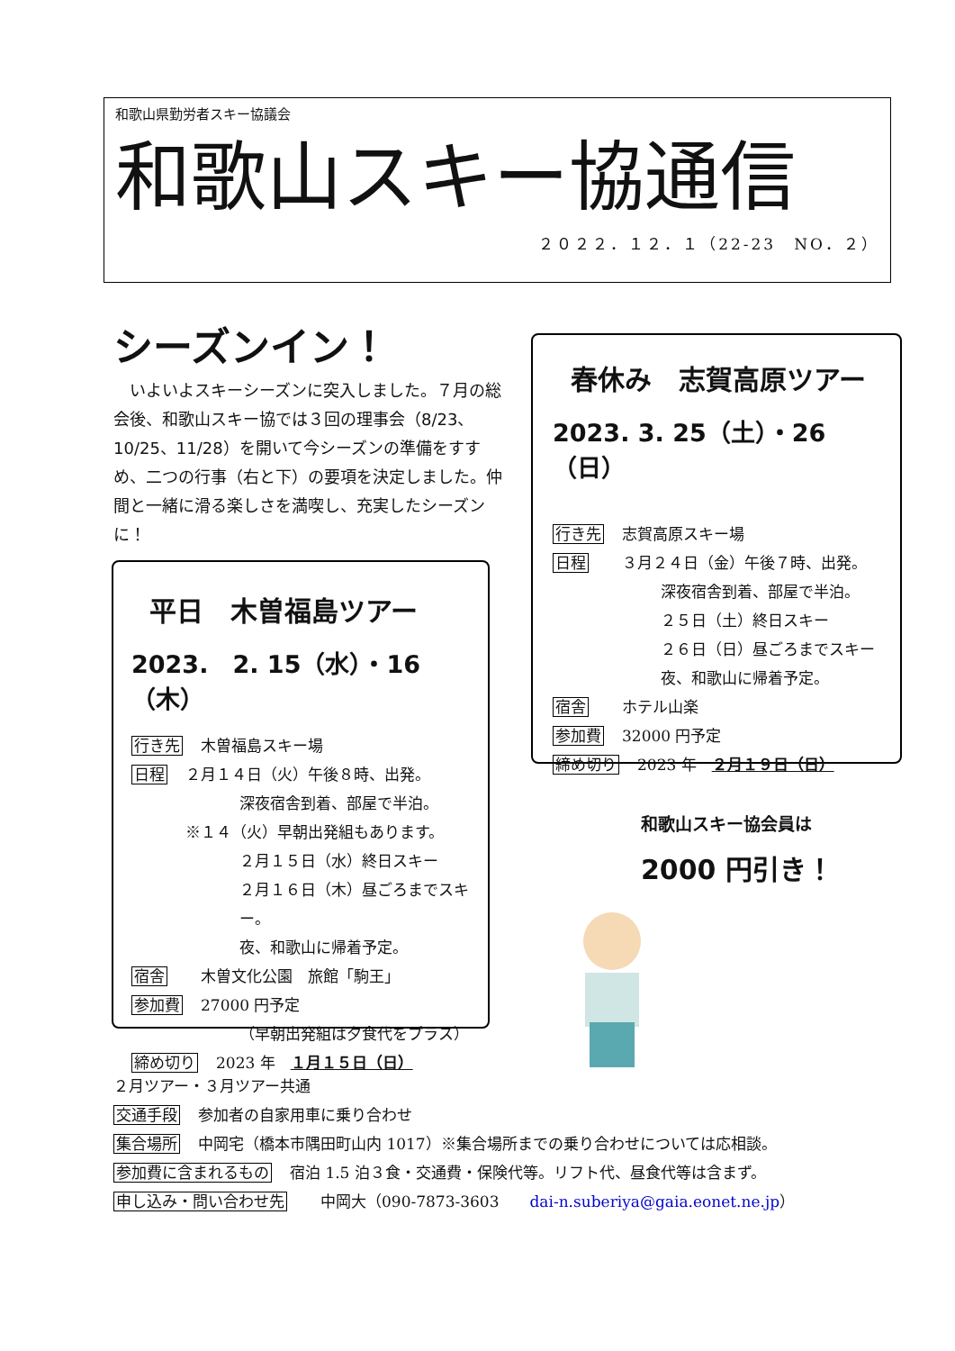和歌山県勤労者スキー協議会
和歌山スキー協通信
２０２２．１２．１（22-23　NO．２）
シーズンイン！
　いよいよスキーシーズンに突入しました。７月の総会後、和歌山スキー協では３回の理事会（8/23、10/25、11/28）を開いて今シーズンの準備をすすめ、二つの行事（右と下）の要項を決定しました。仲間と一緒に滑る楽しさを満喫し、充実したシーズンに！
春休み　志賀高原ツアー
2023. 3. 25（土）・26（日）
行き先 志賀高原スキー場
日程　３月２４日（金）午後７時、出発。
深夜宿舎到着、部屋で半泊。
２５日（土）終日スキー
２６日（日）昼ごろまでスキー
夜、和歌山に帰着予定。
宿舎　ホテル山楽
参加費 32000 円予定
締め切り 2023 年　２月１９日（日）
平日　木曽福島ツアー
2023.　2. 15（水）・16（木）
行き先 木曽福島スキー場
日程 ２月１４日（火）午後８時、出発。
深夜宿舎到着、部屋で半泊。
※１４（火）早朝出発組もあります。
２月１５日（水）終日スキー
２月１６日（木）昼ごろまでスキー。
夜、和歌山に帰着予定。
宿舎　木曽文化公園　旅館「駒王」
参加費 27000 円予定
（早朝出発組は夕食代をプラス）
締め切り 2023 年　１月１５日（日）
和歌山スキー協会員は
2000 円引き！
２月ツアー・３月ツアー共通
交通手段 参加者の自家用車に乗り合わせ
集合場所 中岡宅（橋本市隅田町山内 1017）※集合場所までの乗り合わせについては応相談。
参加費に含まれるもの 宿泊 1.5 泊３食・交通費・保険代等。リフト代、昼食代等は含まず。
申し込み・問い合わせ先　中岡大（090-7873-3603　　dai-n.suberiya@gaia.eonet.ne.jp）